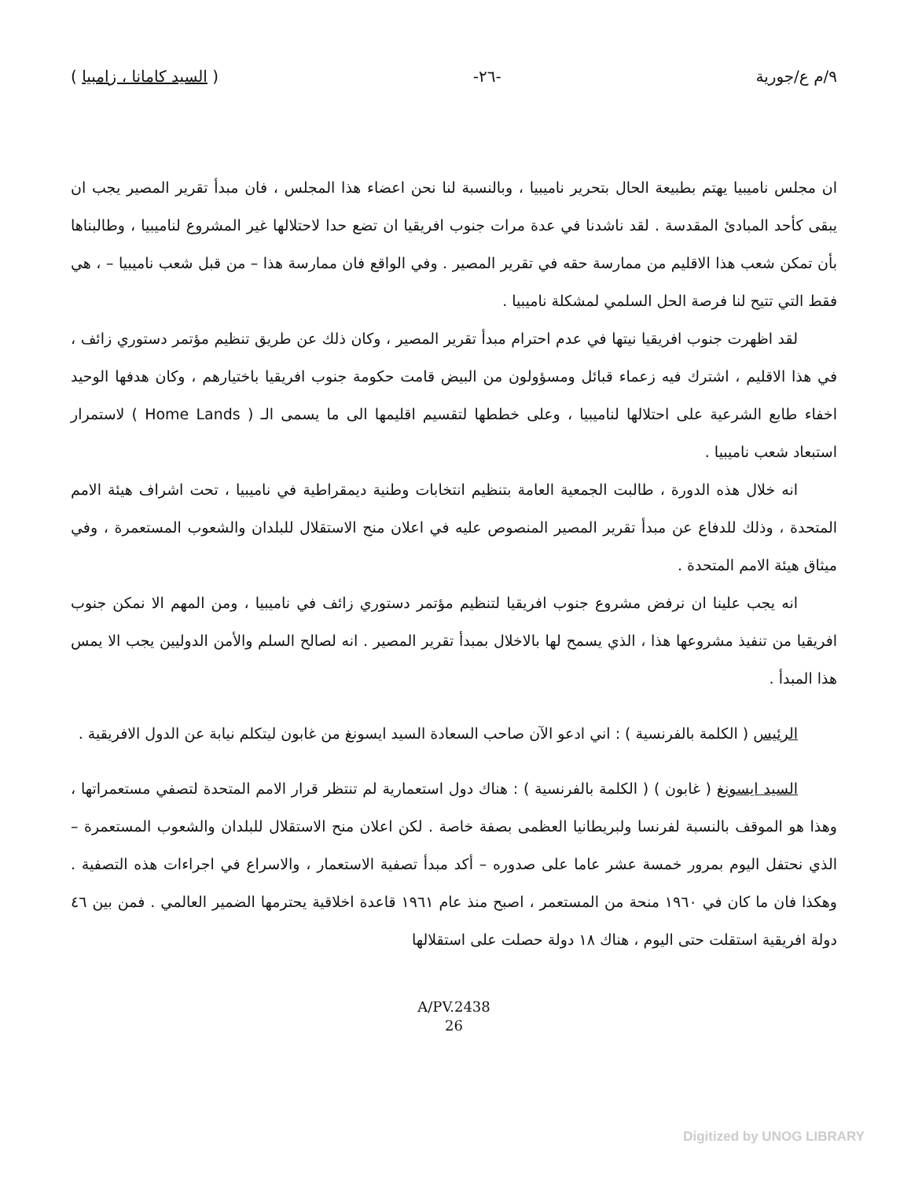٩/م ع/جورية -٢٦- ( السيد كامانا ، زامبيا )
ان مجلس ناميبيا يهتم بطبيعة الحال بتحرير ناميبيا ، وبالنسبة لنا نحن اعضاء هذا المجلس ، فان مبدأ تقرير المصير يجب ان يبقى كأحد المبادئ المقدسة . لقد ناشدنا في عدة مرات جنوب افريقيا ان تضع حدا لاحتلالها غير المشروع لناميبيا ، وطالبناها بأن تمكن شعب هذا الاقليم من ممارسة حقه في تقرير المصير . وفي الواقع فان ممارسة هذا – من قبل شعب ناميبيا – ، هي فقط التي تتيح لنا فرصة الحل السلمي لمشكلة ناميبيا .
لقد اظهرت جنوب افريقيا نيتها في عدم احترام مبدأ تقرير المصير ، وكان ذلك عن طريق تنظيم مؤتمر دستوري زائف ، في هذا الاقليم ، اشترك فيه زعماء قبائل ومسؤولون من البيض قامت حكومة جنوب افريقيا باختيارهم ، وكان هدفها الوحيد اخفاء طابع الشرعية على احتلالها لناميبيا ، وعلى خططها لتقسيم اقليمها الى ما يسمى الـ ( Home Lands ) لاستمرار استبعاد شعب ناميبيا .
انه خلال هذه الدورة ، طالبت الجمعية العامة بتنظيم انتخابات وطنية ديمقراطية في ناميبيا ، تحت اشراف هيئة الامم المتحدة ، وذلك للدفاع عن مبدأ تقرير المصير المنصوص عليه في اعلان منح الاستقلال للبلدان والشعوب المستعمرة ، وفي ميثاق هيئة الامم المتحدة .
انه يجب علينا ان نرفض مشروع جنوب افريقيا لتنظيم مؤتمر دستوري زائف في ناميبيا ، ومن المهم الا نمكن جنوب افريقيا من تنفيذ مشروعها هذا ، الذي يسمح لها بالاخلال بمبدأ تقرير المصير . انه لصالح السلم والأمن الدوليين يجب الا يمس هذا المبدأ .
الرئيس ( الكلمة بالفرنسية ) : اني ادعو الآن صاحب السعادة السيد ايسونغ من غابون ليتكلم نيابة عن الدول الافريقية .
السيد ايسونغ ( غابون ) ( الكلمة بالفرنسية ) : هناك دول استعمارية لم تنتظر قرار الامم المتحدة لتصفي مستعمراتها ، وهذا هو الموقف بالنسبة لفرنسا ولبريطانيا العظمى بصفة خاصة . لكن اعلان منح الاستقلال للبلدان والشعوب المستعمرة – الذي نحتفل اليوم بمرور خمسة عشر عاما على صدوره – أكد مبدأ تصفية الاستعمار ، والاسراع في اجراءات هذه التصفية . وهكذا فان ما كان في ١٩٦٠ منحة من المستعمر ، اصبح منذ عام ١٩٦١ قاعدة اخلاقية يحترمها الضمير العالمي . فمن بين ٤٦ دولة افريقية استقلت حتى اليوم ، هناك ١٨ دولة حصلت على استقلالها
A/PV.2438
26
Digitized by UNOG LIBRARY